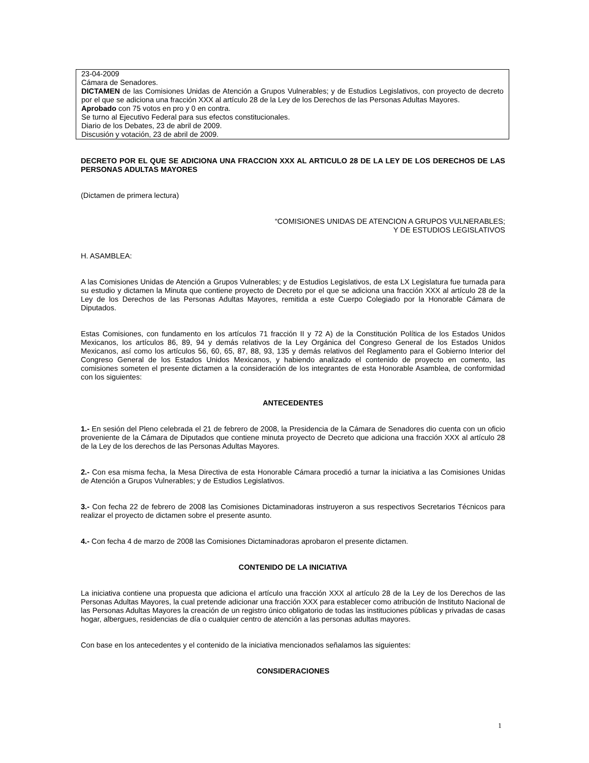23-04-2009
Cámara de Senadores.
DICTAMEN de las Comisiones Unidas de Atención a Grupos Vulnerables; y de Estudios Legislativos, con proyecto de decreto por el que se adiciona una fracción XXX al artículo 28 de la Ley de los Derechos de las Personas Adultas Mayores.
Aprobado con 75 votos en pro y 0 en contra.
Se turno al Ejecutivo Federal para sus efectos constitucionales.
Diario de los Debates, 23 de abril de 2009.
Discusión y votación, 23 de abril de 2009.
DECRETO POR EL QUE SE ADICIONA UNA FRACCION XXX AL ARTICULO 28 DE LA LEY DE LOS DERECHOS DE LAS PERSONAS ADULTAS MAYORES
(Dictamen de primera lectura)
“COMISIONES UNIDAS DE ATENCION A GRUPOS VULNERABLES;
Y DE ESTUDIOS LEGISLATIVOS
H. ASAMBLEA:
A las Comisiones Unidas de Atención a Grupos Vulnerables; y de Estudios Legislativos, de esta LX Legislatura fue turnada para su estudio y dictamen la Minuta que contiene proyecto de Decreto por el que se adiciona una fracción XXX al artículo 28 de la Ley de los Derechos de las Personas Adultas Mayores, remitida a este Cuerpo Colegiado por la Honorable Cámara de Diputados.
Estas Comisiones, con fundamento en los artículos 71 fracción II y 72 A) de la Constitución Política de los Estados Unidos Mexicanos, los artículos 86, 89, 94 y demás relativos de la Ley Orgánica del Congreso General de los Estados Unidos Mexicanos, así como los artículos 56, 60, 65, 87, 88, 93, 135 y demás relativos del Reglamento para el Gobierno Interior del Congreso General de los Estados Unidos Mexicanos, y habiendo analizado el contenido de proyecto en comento, las comisiones someten el presente dictamen a la consideración de los integrantes de esta Honorable Asamblea, de conformidad con los siguientes:
ANTECEDENTES
1.- En sesión del Pleno celebrada el 21 de febrero de 2008, la Presidencia de la Cámara de Senadores dio cuenta con un oficio proveniente de la Cámara de Diputados que contiene minuta proyecto de Decreto que adiciona una fracción XXX al artículo 28 de la Ley de los derechos de las Personas Adultas Mayores.
2.- Con esa misma fecha, la Mesa Directiva de esta Honorable Cámara procedió a turnar la iniciativa a las Comisiones Unidas de Atención a Grupos Vulnerables; y de Estudios Legislativos.
3.- Con fecha 22 de febrero de 2008 las Comisiones Dictaminadoras instruyeron a sus respectivos Secretarios Técnicos para realizar el proyecto de dictamen sobre el presente asunto.
4.- Con fecha 4 de marzo de 2008 las Comisiones Dictaminadoras aprobaron el presente dictamen.
CONTENIDO DE LA INICIATIVA
La iniciativa contiene una propuesta que adiciona el artículo una fracción XXX al artículo 28 de la Ley de los Derechos de las Personas Adultas Mayores, la cual pretende adicionar una fracción XXX para establecer como atribución de Instituto Nacional de las Personas Adultas Mayores la creación de un registro único obligatorio de todas las instituciones públicas y privadas de casas hogar, albergues, residencias de día o cualquier centro de atención a las personas adultas mayores.
Con base en los antecedentes y el contenido de la iniciativa mencionados señalamos las siguientes:
CONSIDERACIONES
1